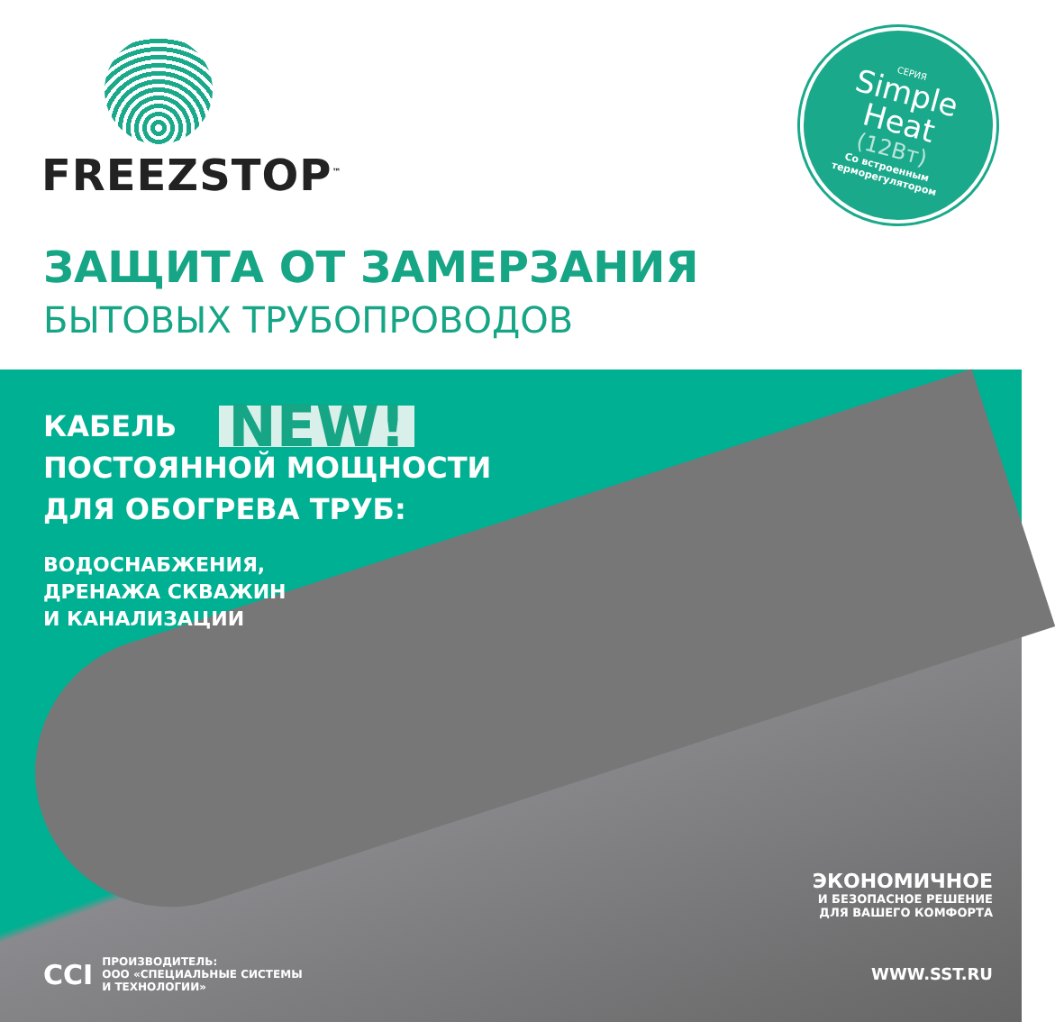FREEZSTOP<sup>™</sup>
СЕРИЯ
Simple
Heat
(12Вт)
Со встроенным
терморегулятором
ЗАЩИТА ОТ ЗАМЕРЗАНИЯ
БЫТОВЫХ ТРУБОПРОВОДОВ
КАБЕЛЬ NEW!
ПОСТОЯННОЙ МОЩНОСТИ
ДЛЯ ОБОГРЕВА ТРУБ:
ВОДОСНАБЖЕНИЯ,
ДРЕНАЖА СКВАЖИН
И КАНАЛИЗАЦИИ
ЭКОНОМИЧНОЕ
И БЕЗОПАСНОЕ РЕШЕНИЕ
ДЛЯ ВАШЕГО КОМФОРТА
CCI ПРОИЗВОДИТЕЛЬ:
ООО «СПЕЦИАЛЬНЫЕ СИСТЕМЫ
И ТЕХНОЛОГИИ»
WWW.SST.RU